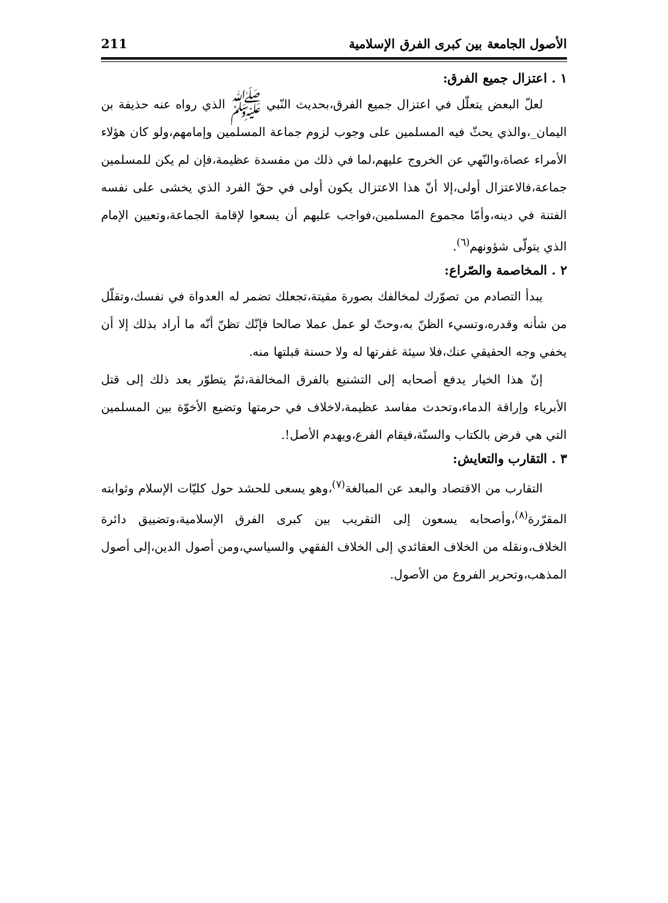الأصول الجامعة بين كبرى الفرق الإسلامية 211
١ . اعتزال جميع الفرق:
لعلّ البعض يتعلّل في اعتزال جميع الفرق،بحديث النّبي ﷺ الذي رواه عنه حذيفة بن اليمان_،والذي يحثّ فيه المسلمين على وجوب لزوم جماعة المسلمين وإمامهم،ولو كان هؤلاء الأمراء عصاة،والنّهي عن الخروج عليهم،لما في ذلك من مفسدة عظيمة،فإن لم يكن للمسلمين جماعة،فالاعتزال أولى،إلا أنّ هذا الاعتزال يكون أولى في حقّ الفرد الذي يخشى على نفسه الفتنة في دينه،وأمّا مجموع المسلمين،فواجب عليهم أن يسعوا لإقامة الجماعة،وتعيين الإمام الذي يتولّى شؤونهم<sup>(٦)</sup>.
٢ . المخاصمة والصّراع:
يبدأ التصادم من تصوّرك لمخالفك بصورة مقيتة،تجعلك تضمر له العدواة في نفسك،وتقلّل من شأنه وقدره،وتسيء الظنّ به،وحتّ لو عمل عملا صالحا فإنّك تظنّ أنّه ما أراد بذلك إلا أن يخفي وجه الحقيقي عنك،فلا سيئة غفرتها له ولا حسنة قبلتها منه.
إنّ هذا الخيار يدفع أصحابه إلى التشنيع بالفرق المخالفة،ثمّ يتطوّر بعد ذلك إلى قتل الأبرياء وإراقة الدماء،وتحدث مفاسد عظيمة،لاخلاف في حرمتها وتضيع الأخوّة بين المسلمين التي هي فرض بالكتاب والسنّة،فيقام الفرع،ويهدم الأصل!.
٣ . التقارب والتعايش:
التقارب من الاقتصاد والبعد عن المبالغة<sup>(٧)</sup>،وهو يسعى للحشد حول كليّات الإسلام وثوابته المقرّرة<sup>(٨)</sup>،وأصحابه يسعون إلى التقريب بين كبرى الفرق الإسلامية،وتضييق دائرة الخلاف،ونقله من الخلاف العقائدي إلى الخلاف الفقهي والسياسي،ومن أصول الدين،إلى أصول المذهب،وتحرير الفروع من الأصول.